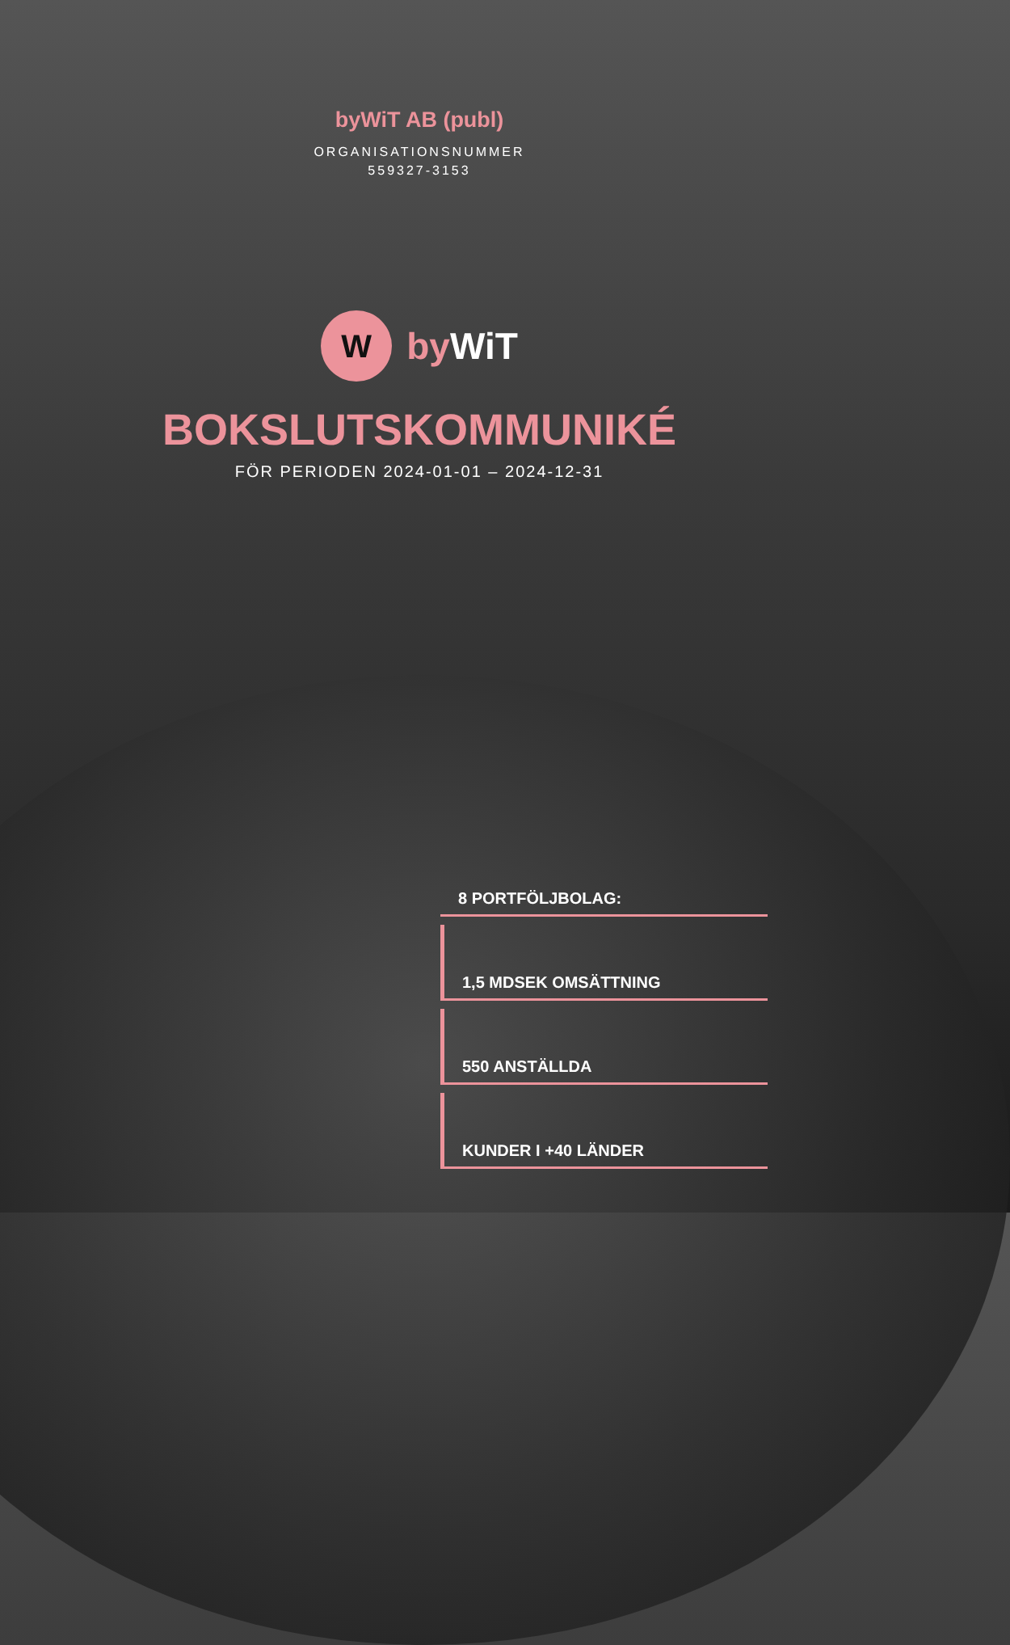byWiT AB (publ)
ORGANISATIONSNUMMER
559327-3153
W
by WiT
BOKSLUTSKOMMUNIKÉ
FÖR PERIODEN 2024-01-01 – 2024-12-31
8 PORTFÖLJBOLAG:
1,5 MDSEK OMSÄTTNING
550 ANSTÄLLDA
KUNDER I +40 LÄNDER